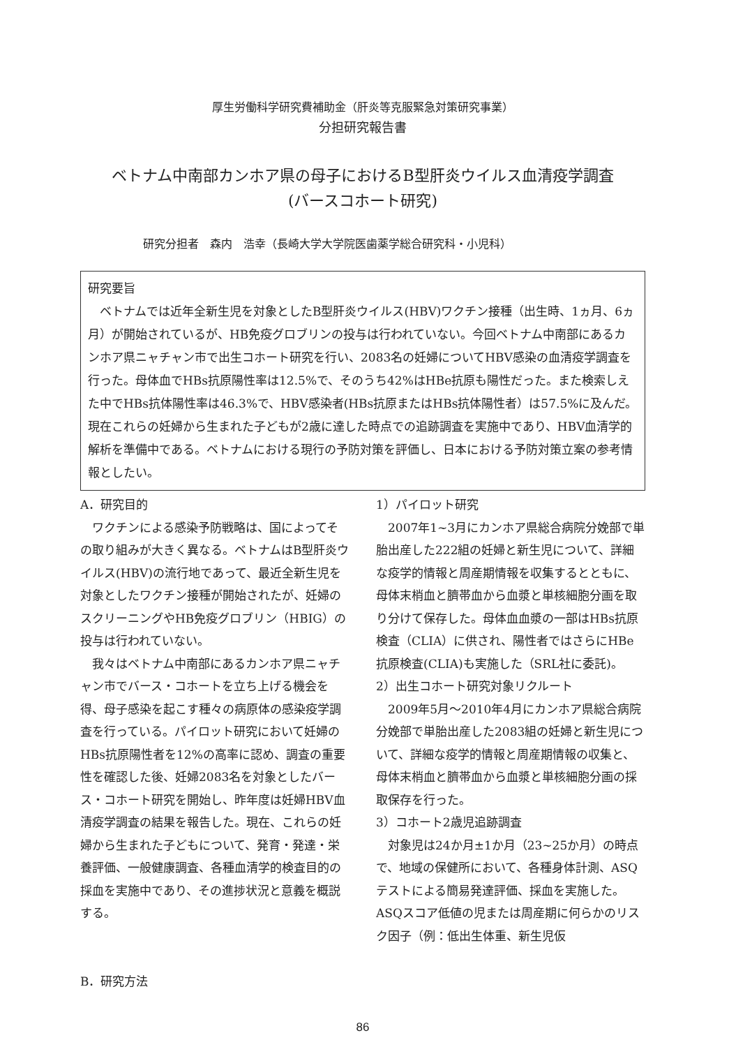厚生労働科学研究費補助金（肝炎等克服緊急対策研究事業）
分担研究報告書
ベトナム中南部カンホア県の母子におけるB型肝炎ウイルス血清疫学調査
(バースコホート研究)
研究分担者　森内　浩幸（長崎大学大学院医歯薬学総合研究科・小児科）
研究要旨
ベトナムでは近年全新生児を対象としたB型肝炎ウイルス(HBV)ワクチン接種（出生時、1ヵ月、6ヵ月）が開始されているが、HB免疫グロブリンの投与は行われていない。今回ベトナム中南部にあるカンホア県ニャチャン市で出生コホート研究を行い、2083名の妊婦についてHBV感染の血清疫学調査を行った。母体血でHBs抗原陽性率は12.5%で、そのうち42%はHBe抗原も陽性だった。また検索しえた中でHBs抗体陽性率は46.3%で、HBV感染者(HBs抗原またはHBs抗体陽性者）は57.5%に及んだ。現在これらの妊婦から生まれた子どもが2歳に達した時点での追跡調査を実施中であり、HBV血清学的解析を準備中である。ベトナムにおける現行の予防対策を評価し、日本における予防対策立案の参考情報としたい。
A．研究目的
ワクチンによる感染予防戦略は、国によってその取り組みが大きく異なる。ベトナムはB型肝炎ウイルス(HBV)の流行地であって、最近全新生児を対象としたワクチン接種が開始されたが、妊婦のスクリーニングやHB免疫グロブリン（HBIG）の投与は行われていない。
我々はベトナム中南部にあるカンホア県ニャチャン市でバース・コホートを立ち上げる機会を得、母子感染を起こす種々の病原体の感染疫学調査を行っている。パイロット研究において妊婦のHBs抗原陽性者を12%の高率に認め、調査の重要性を確認した後、妊婦2083名を対象としたバース・コホート研究を開始し、昨年度は妊婦HBV血清疫学調査の結果を報告した。現在、これらの妊婦から生まれた子どもについて、発育・発達・栄養評価、一般健康調査、各種血清学的検査目的の採血を実施中であり、その進捗状況と意義を概説する。
B．研究方法
1）パイロット研究
2007年1~3月にカンホア県総合病院分娩部で単胎出産した222組の妊婦と新生児について、詳細な疫学的情報と周産期情報を収集するとともに、母体末梢血と臍帯血から血漿と単核細胞分画を取り分けて保存した。母体血血漿の一部はHBs抗原検査（CLIA）に供され、陽性者ではさらにHBe抗原検査(CLIA)も実施した（SRL社に委託)。
2）出生コホート研究対象リクルート
2009年5月～2010年4月にカンホア県総合病院分娩部で単胎出産した2083組の妊婦と新生児について、詳細な疫学的情報と周産期情報の収集と、母体末梢血と臍帯血から血漿と単核細胞分画の採取保存を行った。
3）コホート2歳児追跡調査
対象児は24か月±1か月（23~25か月）の時点で、地域の保健所において、各種身体計測、ASQテストによる簡易発達評価、採血を実施した。ASQスコア低値の児または周産期に何らかのリスク因子（例：低出生体重、新生児仮
86